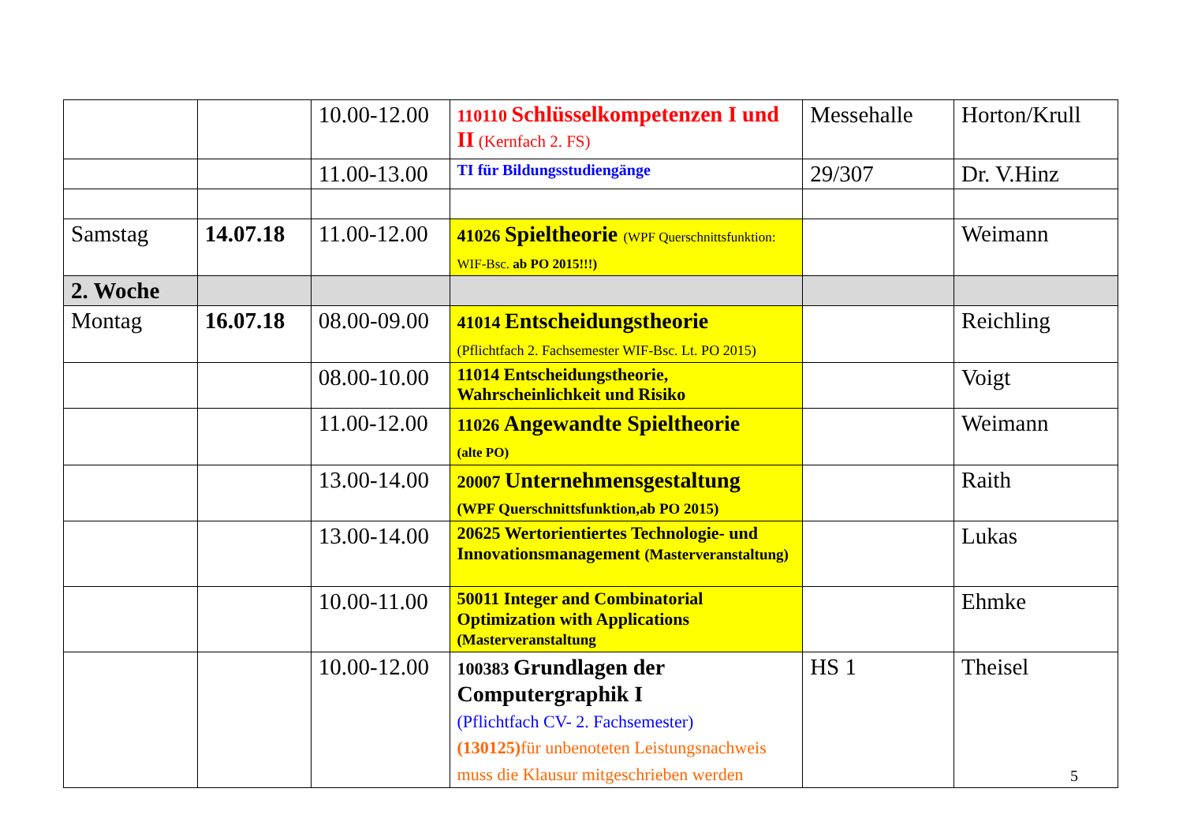| | | 10.00-12.00 | 110110 Schlüsselkompetenzen I und II (Kernfach 2. FS) | Messehalle | Horton/Krull |
| | | 11.00-13.00 | TI für Bildungsstudiengänge | 29/307 | Dr. V.Hinz |
| Samstag | 14.07.18 | 11.00-12.00 | 41026 Spieltheorie (WPF Querschnittsfunktion: WIF-Bsc. ab PO 2015!!!) | | Weimann |
| 2. Woche | | | | | |
| Montag | 16.07.18 | 08.00-09.00 | 41014 Entscheidungstheorie (Pflichtfach 2. Fachsemester WIF-Bsc. Lt. PO 2015) | | Reichling |
| | | 08.00-10.00 | 11014 Entscheidungstheorie, Wahrscheinlichkeit und Risiko | | Voigt |
| | | 11.00-12.00 | 11026 Angewandte Spieltheorie (alte PO) | | Weimann |
| | | 13.00-14.00 | 20007 Unternehmensgestaltung (WPF Querschnittsfunktion,ab PO 2015) | | Raith |
| | | 13.00-14.00 | 20625 Wertorientiertes Technologie- und Innovationsmanagement (Masterveranstaltung) | | Lukas |
| | | 10.00-11.00 | 50011 Integer and Combinatorial Optimization with Applications (Masterveranstaltung | | Ehmke |
| | | 10.00-12.00 | 100383 Grundlagen der Computergraphik I (Pflichtfach CV- 2. Fachsemester) (130125) für unbenoteten Leistungsnachweis muss die Klausur mitgeschrieben werden | HS 1 | Theisel |
5